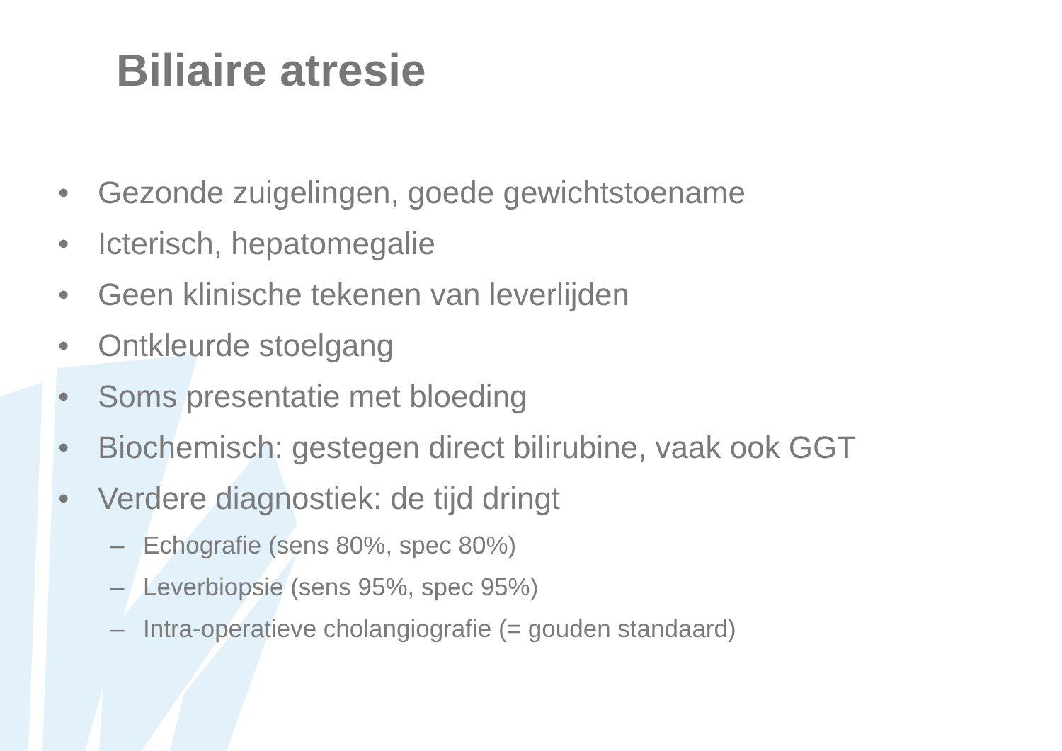Biliaire atresie
• Gezonde zuigelingen, goede gewichtstoename
• Icterisch, hepatomegalie
• Geen klinische tekenen van leverlijden
• Ontkleurde stoelgang
• Soms presentatie met bloeding
• Biochemisch: gestegen direct bilirubine, vaak ook GGT
• Verdere diagnostiek: de tijd dringt
– Echografie (sens 80%, spec 80%)
– Leverbiopsie (sens 95%, spec 95%)
– Intra-operatieve cholangiografie (= gouden standaard)